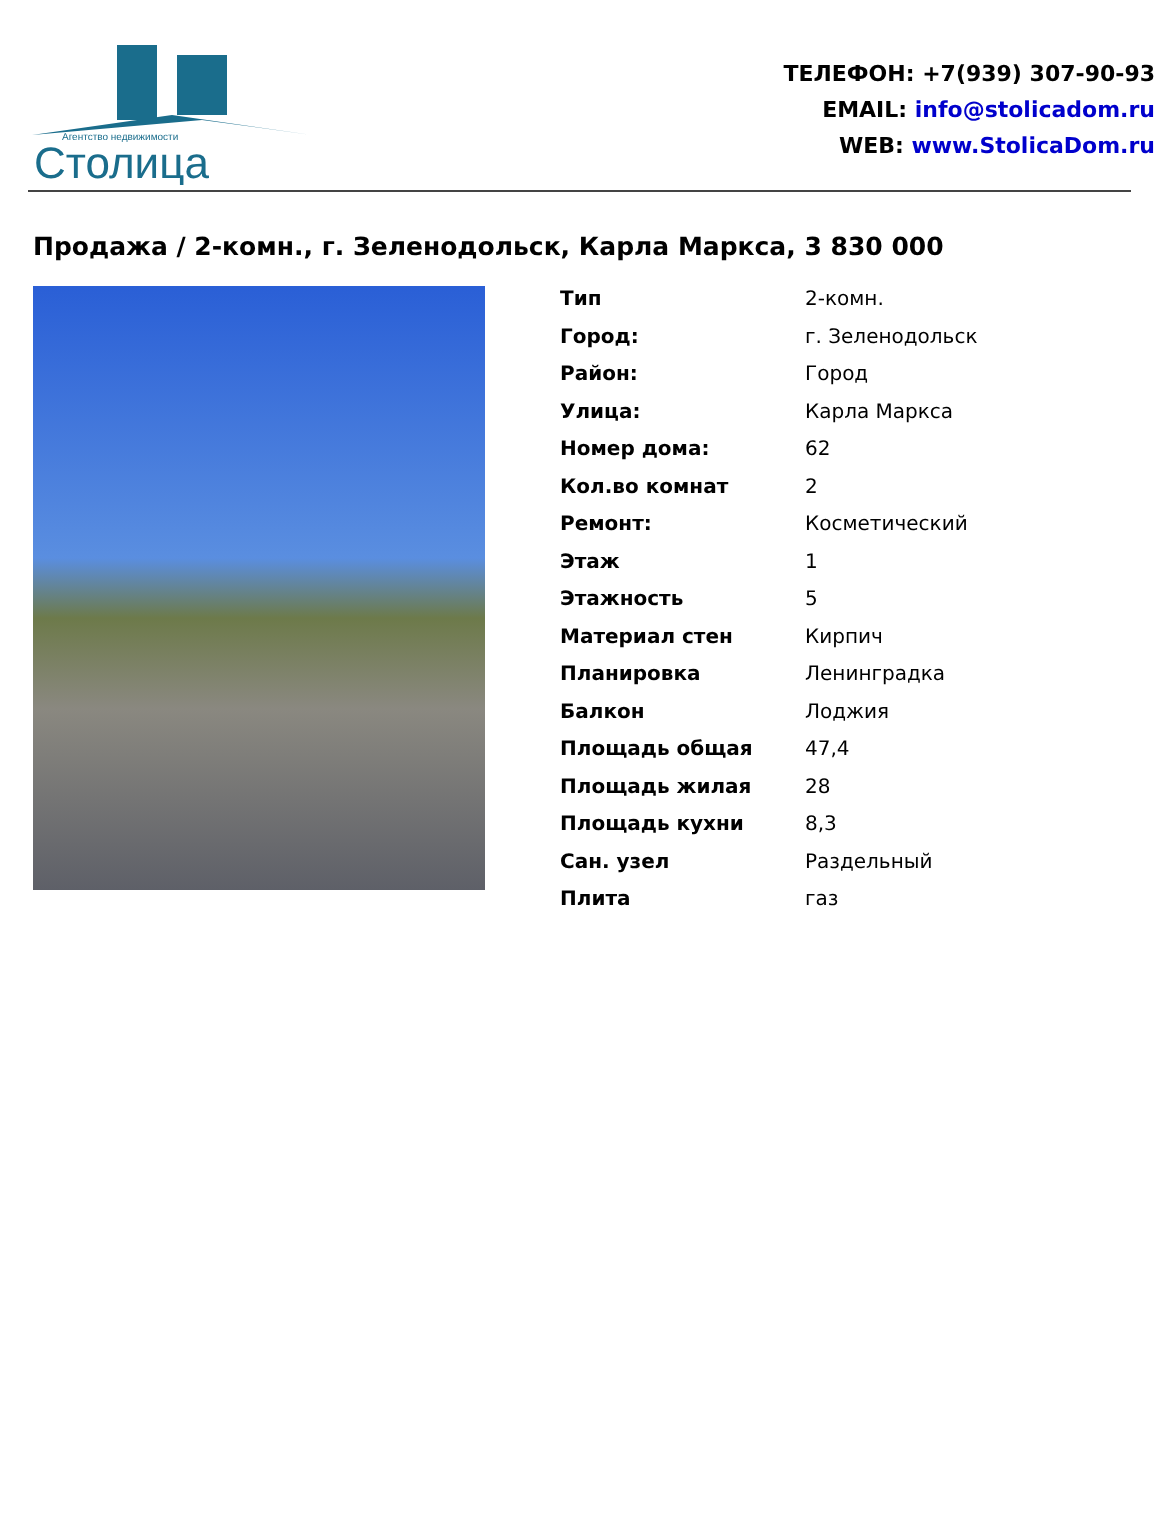Агентство недвижимости
Столица
ТЕЛЕФОН: +7(939) 307-90-93
EMAIL: info@stolicadom.ru
WEB: www.StolicaDom.ru
Продажа / 2-комн., г. Зеленодольск, Карла Маркса, 3 830 000
| Тип | 2-комн. |
| Город: | г. Зеленодольск |
| Район: | Город |
| Улица: | Карла Маркса |
| Номер дома: | 62 |
| Кол.во комнат | 2 |
| Ремонт: | Косметический |
| Этаж | 1 |
| Этажность | 5 |
| Материал стен | Кирпич |
| Планировка | Ленинградка |
| Балкон | Лоджия |
| Площадь общая | 47,4 |
| Площадь жилая | 28 |
| Площадь кухни | 8,3 |
| Сан. узел | Раздельный |
| Плита | газ |